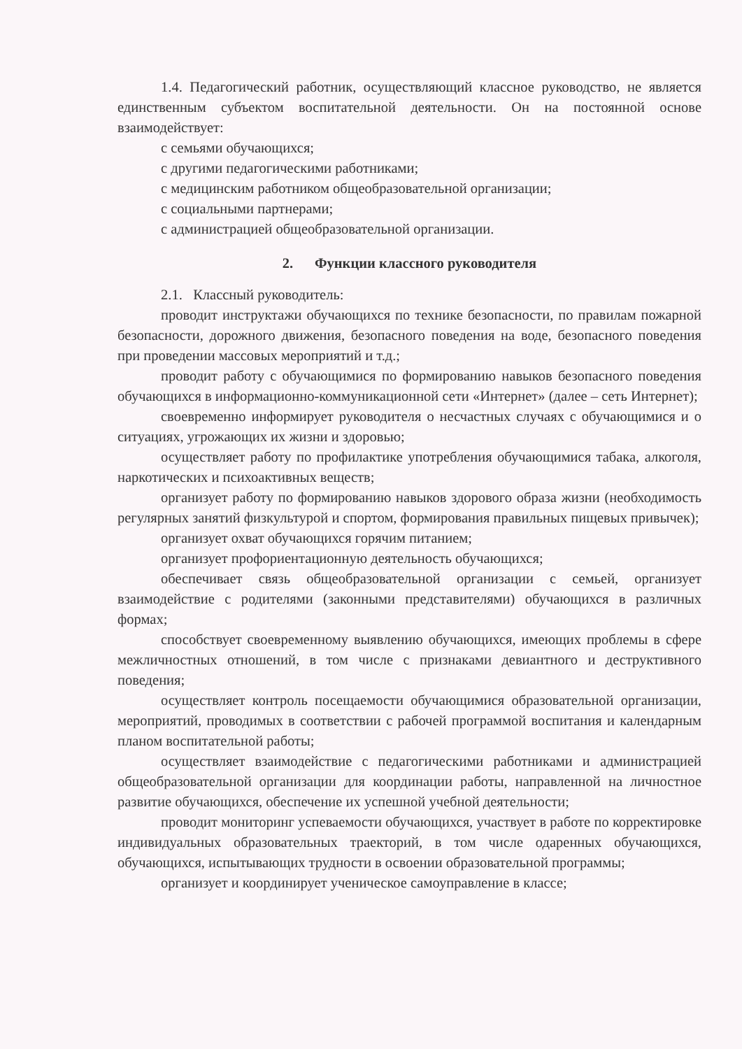1.4. Педагогический работник, осуществляющий классное руководство, не является единственным субъектом воспитательной деятельности. Он на постоянной основе взаимодействует:
с семьями обучающихся;
с другими педагогическими работниками;
с медицинским работником общеобразовательной организации;
с социальными партнерами;
с администрацией общеобразовательной организации.
2. Функции классного руководителя
2.1. Классный руководитель:
проводит инструктажи обучающихся по технике безопасности, по правилам пожарной безопасности, дорожного движения, безопасного поведения на воде, безопасного поведения при проведении массовых мероприятий и т.д.;
проводит работу с обучающимися по формированию навыков безопасного поведения обучающихся в информационно-коммуникационной сети «Интернет» (далее – сеть Интернет);
своевременно информирует руководителя о несчастных случаях с обучающимися и о ситуациях, угрожающих их жизни и здоровью;
осуществляет работу по профилактике употребления обучающимися табака, алкоголя, наркотических и психоактивных веществ;
организует работу по формированию навыков здорового образа жизни (необходимость регулярных занятий физкультурой и спортом, формирования правильных пищевых привычек);
организует охват обучающихся горячим питанием;
организует профориентационную деятельность обучающихся;
обеспечивает связь общеобразовательной организации с семьей, организует взаимодействие с родителями (законными представителями) обучающихся в различных формах;
способствует своевременному выявлению обучающихся, имеющих проблемы в сфере межличностных отношений, в том числе с признаками девиантного и деструктивного поведения;
осуществляет контроль посещаемости обучающимися образовательной организации, мероприятий, проводимых в соответствии с рабочей программой воспитания и календарным планом воспитательной работы;
осуществляет взаимодействие с педагогическими работниками и администрацией общеобразовательной организации для координации работы, направленной на личностное развитие обучающихся, обеспечение их успешной учебной деятельности;
проводит мониторинг успеваемости обучающихся, участвует в работе по корректировке индивидуальных образовательных траекторий, в том числе одаренных обучающихся, обучающихся, испытывающих трудности в освоении образовательной программы;
организует и координирует ученическое самоуправление в классе;